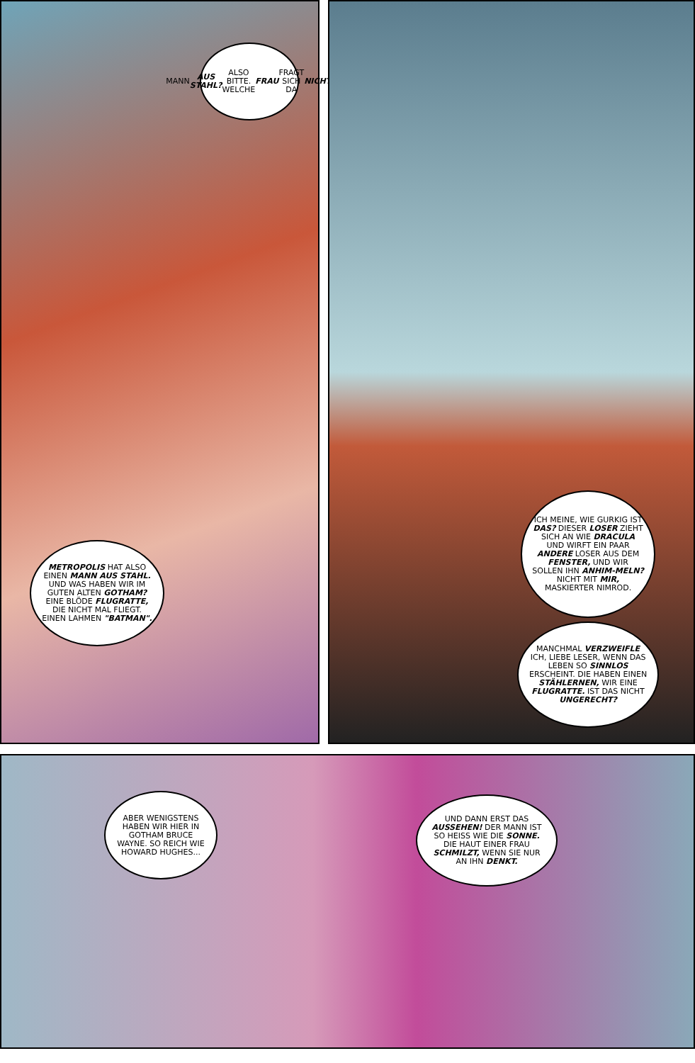MANN AUS STAHL? ALSO BITTE. WELCHE FRAU FRAGT SICH DA NICHT.
METROPOLIS HAT ALSO EINEN MANN AUS STAHL. UND WAS HABEN WIR IM GUTEN ALTEN GOTHAM? EINE BLÖDE FLUGRATTE, DIE NICHT MAL FLIEGT. EINEN LAHMEN "BATMAN".
ICH MEINE, WIE GURKIG IST DAS? DIESER LOSER ZIEHT SICH AN WIE DRACULA UND WIRFT EIN PAAR ANDERE LOSER AUS DEM FENSTER, UND WIR SOLLEN IHN ANHIM-MELN? NICHT MIT MIR, MASKIERTER NIMROD.
MANCHMAL VERZWEIFLE ICH, LIEBE LESER, WENN DAS LEBEN SO SINNLOS ERSCHEINT. DIE HABEN EINEN STÄHLERNEN, WIR EINE FLUGRATTE. IST DAS NICHT UNGERECHT?
ABER WENIGSTENS HABEN WIR HIER IN GOTHAM BRUCE WAYNE. SO REICH WIE HOWARD HUGHES...
UND DANN ERST DAS AUSSEHEN! DER MANN IST SO HEISS WIE DIE SONNE. DIE HAUT EINER FRAU SCHMILZT, WENN SIE NUR AN IHN DENKT.